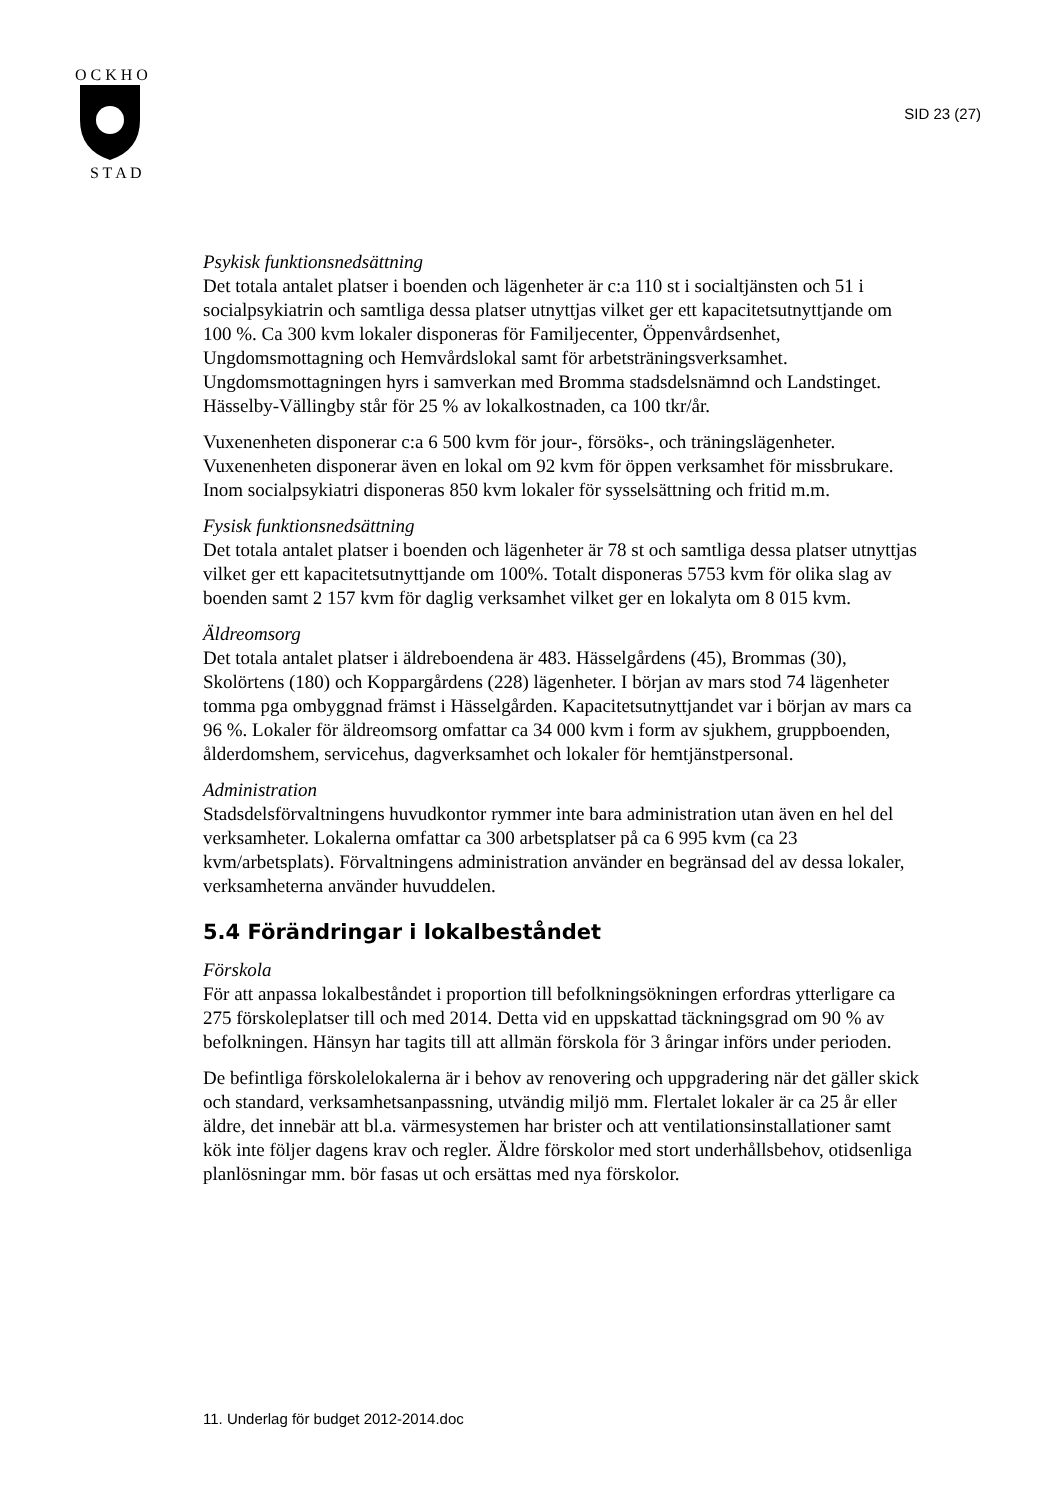O C K H O
S T A D
SID 23 (27)
Psykisk funktionsnedsättning
Det totala antalet platser i boenden och lägenheter är c:a 110 st i socialtjänsten och 51 i socialpsykiatrin och samtliga dessa platser utnyttjas vilket ger ett kapacitets­utnyttjande om 100 %. Ca 300 kvm lokaler disponeras för Familjecenter, Öppen­vårdsenhet, Ungdomsmottagning och Hemvårdslokal samt för arbetsträningsverk­samhet. Ungdomsmottagningen hyrs i samverkan med Bromma stadsdelsnämnd och Landstinget. Hässelby-Vällingby står för 25 % av lokalkostnaden, ca 100 tkr/år.
Vuxenenheten disponerar c:a 6 500 kvm för jour-, försöks-, och träningslägenhe­ter. Vuxenenheten disponerar även en lokal om 92 kvm för öppen verksamhet för missbrukare. Inom socialpsykiatri disponeras 850 kvm lokaler för sysselsättning och fritid m.m.
Fysisk funktionsnedsättning
Det totala antalet platser i boenden och lägenheter är 78 st och samtliga dessa plat­ser utnyttjas vilket ger ett kapacitetsutnyttjande om 100%. Totalt disponeras 5753 kvm för olika slag av boenden samt 2 157 kvm för daglig verksamhet vilket ger en lokalyta om 8 015 kvm.
Äldreomsorg
Det totala antalet platser i äldreboendena är 483. Hässelgårdens (45), Brommas (30), Skolörtens (180) och Koppargårdens (228) lägenheter. I början av mars stod 74 lägenheter tomma pga ombyggnad främst i Hässelgården. Kapacitetsutnyttjan­det var i början av mars ca 96 %. Lokaler för äldreomsorg omfattar ca 34 000 kvm i form av sjukhem, gruppboenden, ålderdomshem, servicehus, dagverksamhet och lokaler för hemtjänstpersonal.
Administration
Stadsdelsförvaltningens huvudkontor rymmer inte bara administration utan även en hel del verksamheter. Lokalerna omfattar ca 300 arbetsplatser på ca 6 995 kvm (ca 23 kvm/arbetsplats). Förvaltningens administration använder en begränsad del av dessa lokaler, verksamheterna använder huvuddelen.
5.4 Förändringar i lokalbeståndet
Förskola
För att anpassa lokalbeståndet i proportion till befolkningsökningen erfordras yt­terligare ca 275 förskoleplatser till och med 2014. Detta vid en uppskattad täck­ningsgrad om 90 % av befolkningen. Hänsyn har tagits till att allmän förskola för 3 åringar införs under perioden.
De befintliga förskolelokalerna är i behov av renovering och uppgradering när det gäller skick och standard, verksamhetsanpassning, utvändig miljö mm. Flertalet lokaler är ca 25 år eller äldre, det innebär att bl.a. värmesystemen har brister och att ventilationsinstallationer samt kök inte följer dagens krav och regler. Äldre förskolor med stort underhållsbehov, otidsenliga planlösningar mm. bör fasas ut och ersättas med nya förskolor.
11. Underlag för budget 2012-2014.doc